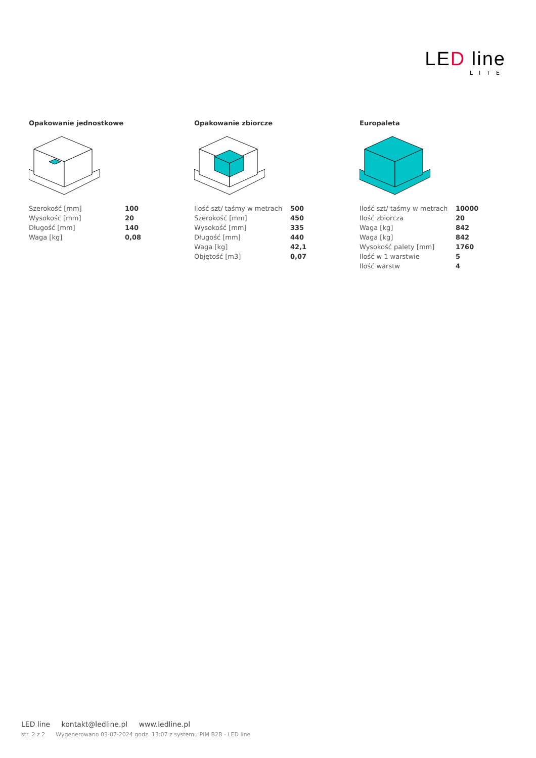LED line
LITE
Opakowanie jednostkowe
| Szerokość [mm] | 100 |
| Wysokość [mm] | 20 |
| Długość [mm] | 140 |
| Waga [kg] | 0,08 |
Opakowanie zbiorcze
| Ilość szt/ taśmy w metrach | 500 |
| Szerokość [mm] | 450 |
| Wysokość [mm] | 335 |
| Długość [mm] | 440 |
| Waga [kg] | 42,1 |
| Objętość [m3] | 0,07 |
Europaleta
| Ilość szt/ taśmy w metrach | 10000 |
| Ilość zbiorcza | 20 |
| Waga [kg] | 842 |
| Waga [kg] | 842 |
| Wysokość palety [mm] | 1760 |
| Ilość w 1 warstwie | 5 |
| Ilość warstw | 4 |
LED line kontakt@ledline.pl www.ledline.pl
str. 2 z 2 Wygenerowano 03-07-2024 godz. 13:07 z systemu PIM B2B - LED line